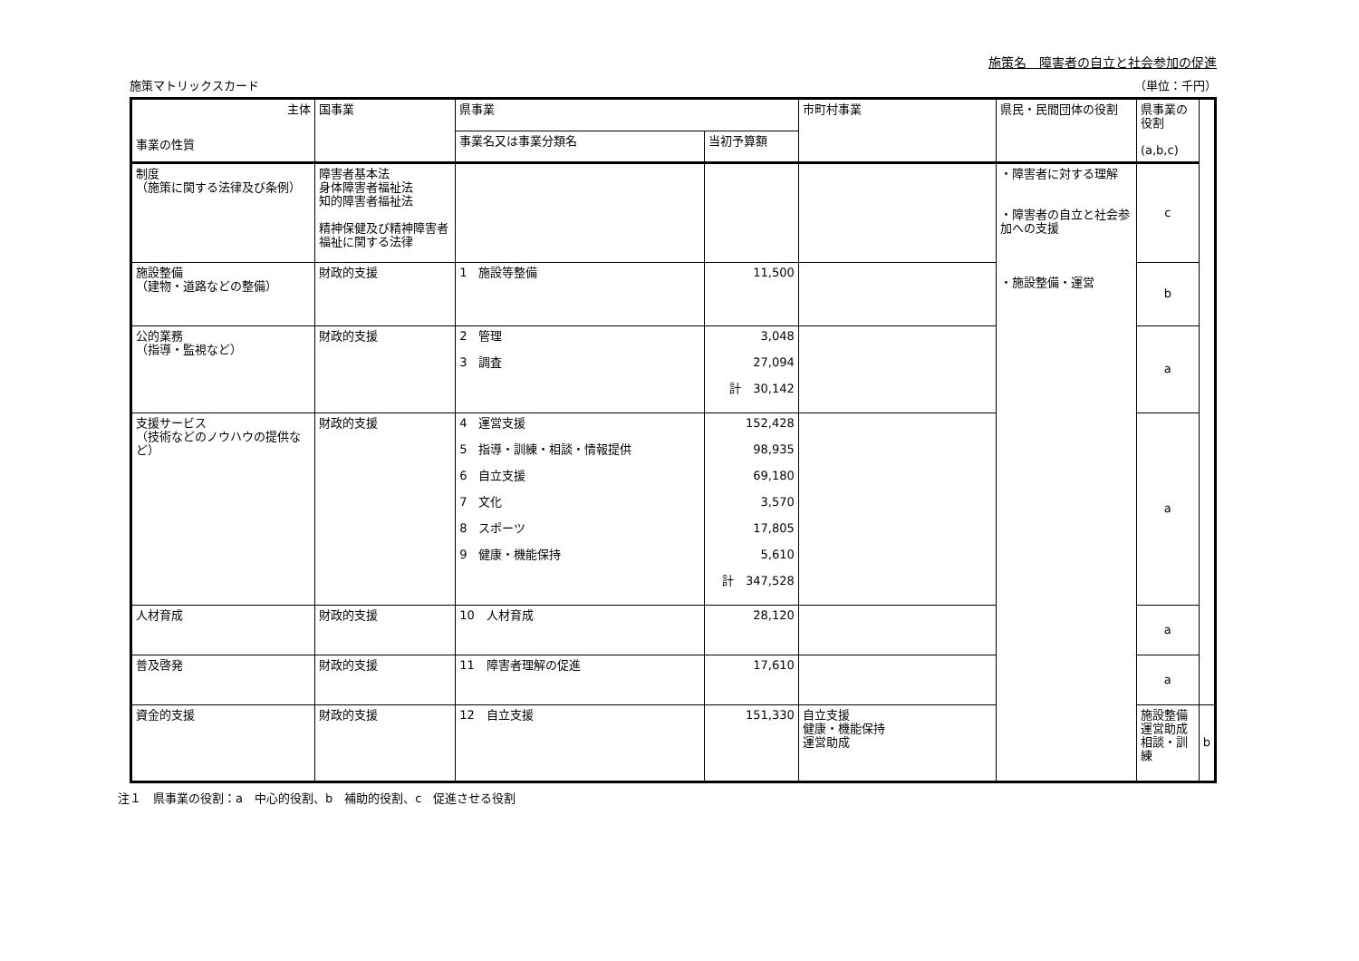施策名　障害者の自立と社会参加の促進
施策マトリックスカード （単位：千円）
| 主体 事業の性質 | 国事業 | 県事業 | | 市町村事業 | 県民・民間団体の役割 | 県事業の役割 (a,b,c) | |
| --- | --- | --- | --- | --- | --- | --- | --- |
| | | 事業名又は事業分類名 | 当初予算額 | | | | |
| 制度 （施策に関する法律及び条例） | 障害者基本法 身体障害者福祉法 知的障害者福祉法 精神保健及び精神障害者福祉に関する法律 | | | | ・障害者に対する理解 ・障害者の自立と社会参加への支援 ・施設整備・運営 | c | |
| 施設整備 （建物・道路などの整備） | 財政的支援 | 1 施設等整備 | 11,500 | | | b | |
| 公的業務 （指導・監視など） | 財政的支援 | 2 管理 3 調査 | 3,048 27,094 計 30,142 | | | a | |
| 支援サービス （技術などのノウハウの提供など） | 財政的支援 | 4 運営支援 5 指導・訓練・相談・情報提供 6 自立支援 7 文化 8 スポーツ 9 健康・機能保持 | 152,428 98,935 69,180 3,570 17,805 5,610 計 347,528 | | | a | |
| 人材育成 | 財政的支援 | 10 人材育成 | 28,120 | | | a | |
| 普及啓発 | 財政的支援 | 11 障害者理解の促進 | 17,610 | | | a | |
| 資金的支援 | 財政的支援 | 12 自立支援 | 151,330 | 自立支援 健康・機能保持 運営助成 | | 施設整備 運営助成 相談・訓練 | b |
注１　県事業の役割：a　中心的役割、b　補助的役割、c　促進させる役割